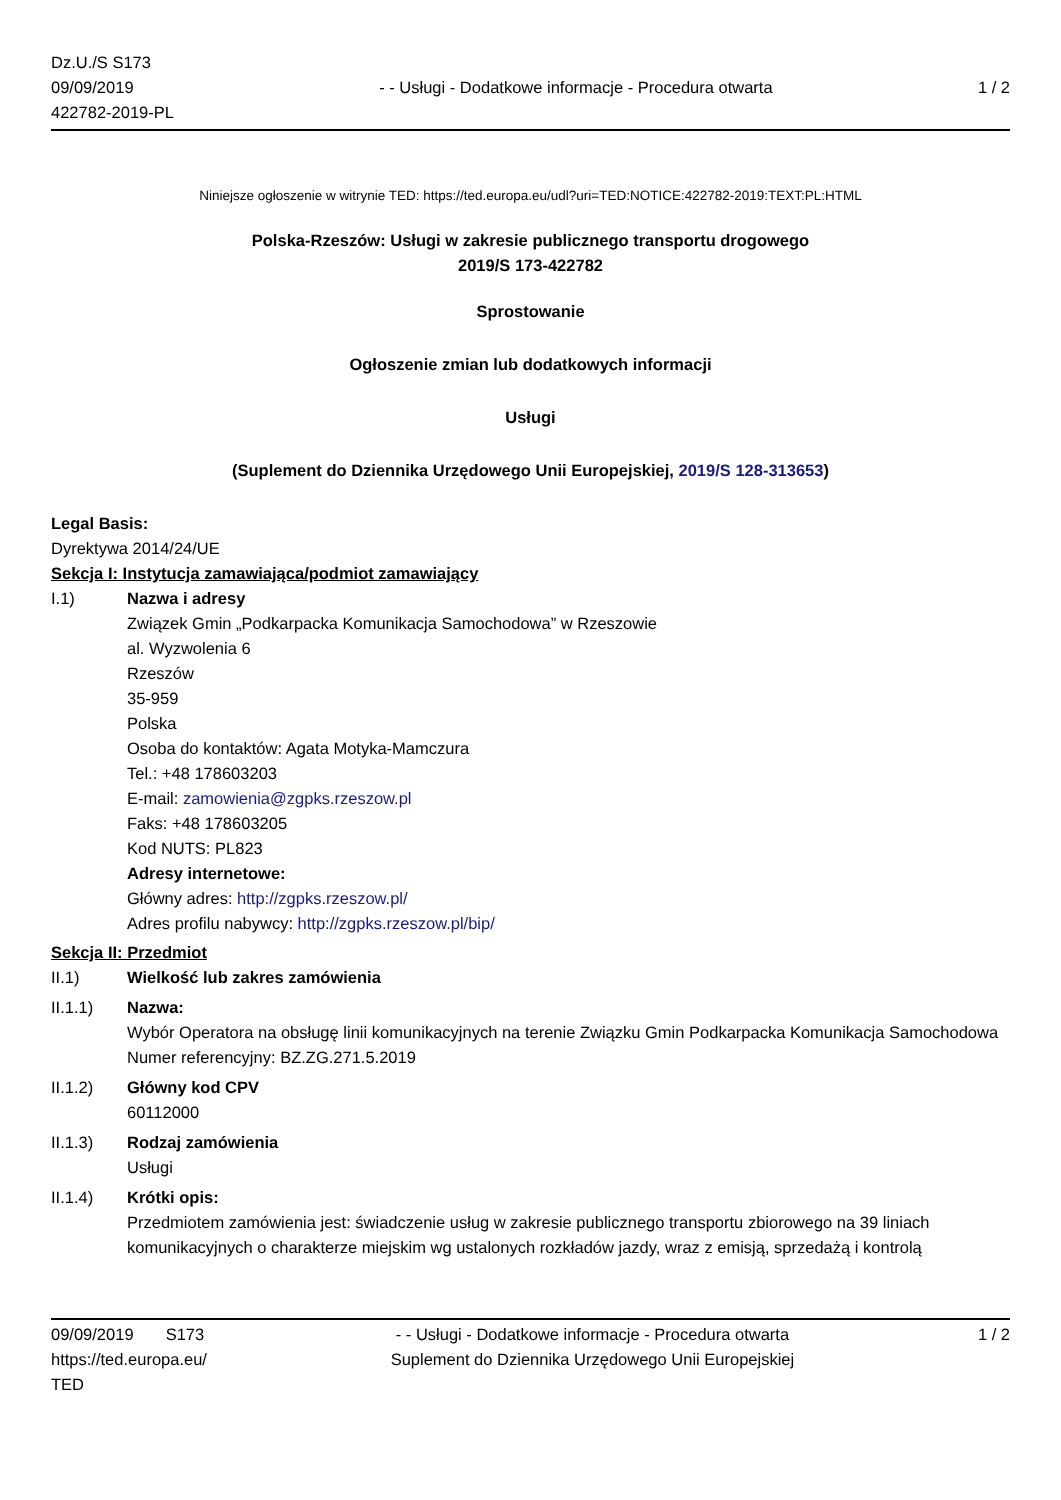Dz.U./S S173
09/09/2019
422782-2019-PL
- - Usługi - Dodatkowe informacje - Procedura otwarta
1 / 2
Niniejsze ogłoszenie w witrynie TED: https://ted.europa.eu/udl?uri=TED:NOTICE:422782-2019:TEXT:PL:HTML
Polska-Rzeszów: Usługi w zakresie publicznego transportu drogowego
2019/S 173-422782
Sprostowanie
Ogłoszenie zmian lub dodatkowych informacji
Usługi
(Suplement do Dziennika Urzędowego Unii Europejskiej, 2019/S 128-313653)
Legal Basis:
Dyrektywa 2014/24/UE
Sekcja I: Instytucja zamawiająca/podmiot zamawiający
I.1) Nazwa i adresy
Związek Gmin „Podkarpacka Komunikacja Samochodowa” w Rzeszowie
al. Wyzwolenia 6
Rzeszów
35-959
Polska
Osoba do kontaktów: Agata Motyka-Mamczura
Tel.: +48 178603203
E-mail: zamowienia@zgpks.rzeszow.pl
Faks: +48 178603205
Kod NUTS: PL823
Adresy internetowe:
Główny adres: http://zgpks.rzeszow.pl/
Adres profilu nabywcy: http://zgpks.rzeszow.pl/bip/
Sekcja II: Przedmiot
II.1) Wielkość lub zakres zamówienia
II.1.1) Nazwa:
Wybór Operatora na obsługę linii komunikacyjnych na terenie Związku Gmin Podkarpacka Komunikacja Samochodowa
Numer referencyjny: BZ.ZG.271.5.2019
II.1.2) Główny kod CPV
60112000
II.1.3) Rodzaj zamówienia
Usługi
II.1.4) Krótki opis:
Przedmiotem zamówienia jest: świadczenie usług w zakresie publicznego transportu zbiorowego na 39 liniach komunikacyjnych o charakterze miejskim wg ustalonych rozkładów jazdy, wraz z emisją, sprzedażą i kontrolą
09/09/2019 S173
https://ted.europa.eu/
TED
- - Usługi - Dodatkowe informacje - Procedura otwarta
Suplement do Dziennika Urzędowego Unii Europejskiej
1 / 2